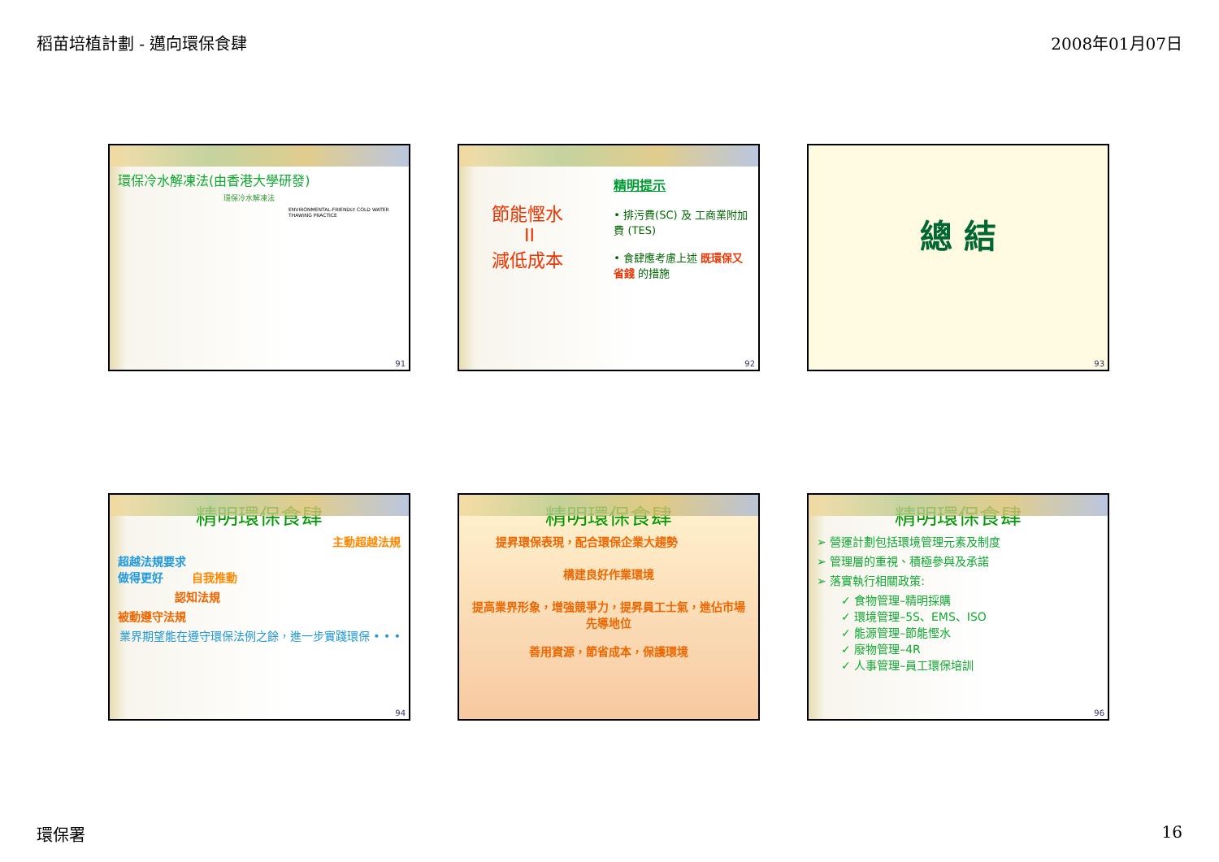稻苗培植計劃 - 邁向環保食肆 2008年01月07日
環保冷水解凍法(由香港大學研發)
環保冷水解凍法
ENVIRONMENTAL-FRIENDLY COLD WATER THAWING PRACTICE
91
節能慳水
II
減低成本
精明提示
• 排污費(SC) 及 工商業附加費 (TES)
• 食肆應考慮上述 既環保又省錢 的措施
92
總 結
93
精明環保食肆
主動超越法規
超越法規要求
做得更好 自我推動
認知法規
被動遵守法規
業界期望能在遵守環保法例之餘，進一步實踐環保 • • •
94
精明環保食肆
提昇環保表現，配合環保企業大趨勢
構建良好作業環境
提高業界形象，增強競爭力，提昇員工士氣，進佔市場先導地位
善用資源，節省成本，保護環境
精明環保食肆
➢ 營運計劃包括環境管理元素及制度
➢ 管理層的重視、積極參與及承諾
➢ 落實執行相關政策:
✓ 食物管理–精明採購
✓ 環境管理–5S、EMS、ISO
✓ 能源管理–節能慳水
✓ 廢物管理–4R
✓ 人事管理–員工環保培訓
96
環保署 16